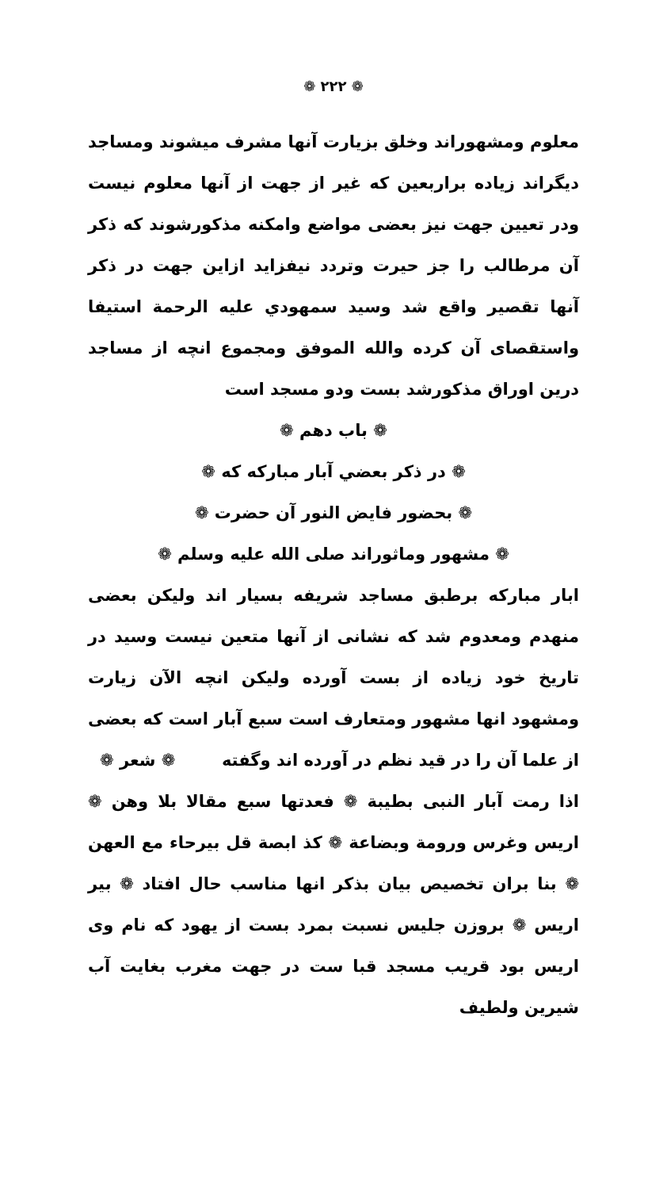❁ ٢٢٢ ❁
معلوم ومشهوراند وخلق بزيارت آنها مشرف ميشوند ومساجد ديگراند زياده براربعين كه غير از جهت از آنها معلوم نيست ودر تعيين جهت نيز بعضى مواضع وامكنه مذكورشوند كه ذكر آن مرطالب را جز حيرت وتردد نيفزايد ازاين جهت در ذكر آنها تقصير واقع شد وسيد سمهودي عليه الرحمة استيفا واستقصاى آن كرده والله الموفق ومجموع انچه از مساجد درين اوراق مذكورشد بست ودو مسجد است
❁ باب دهم ❁
❁ در ذكر بعضي آبار مباركه كه ❁
❁ بحضور فايض النور آن حضرت ❁
❁ مشهور وماثوراند صلى الله عليه وسلم ❁
ابار مباركه برطبق مساجد شريفه بسيار اند وليكن بعضى منهدم ومعدوم شد كه نشانى از آنها متعين نيست وسيد در تاريخ خود زياده از بست آورده وليكن انچه الآن زيارت ومشهود انها مشهور ومتعارف است سبع آبار است كه بعضى از علما آن را در قيد نظم در آورده اند وگفته ❁ شعر ❁
اذا رمت آبار النبى بطيبة ❁ فعدتها سبع مقالا بلا وهن ❁ اريس وغرس ورومة وبضاعة ❁ كذ ابصة قل بيرحاء مع العهن ❁ بنا بران تخصيص بيان بذكر انها مناسب حال افتاد ❁ بير اريس ❁ بروزن جليس نسبت بمرد بست از يهود كه نام وى اريس بود قريب مسجد قبا ست در جهت مغرب بغايت آب شيرين ولطيف